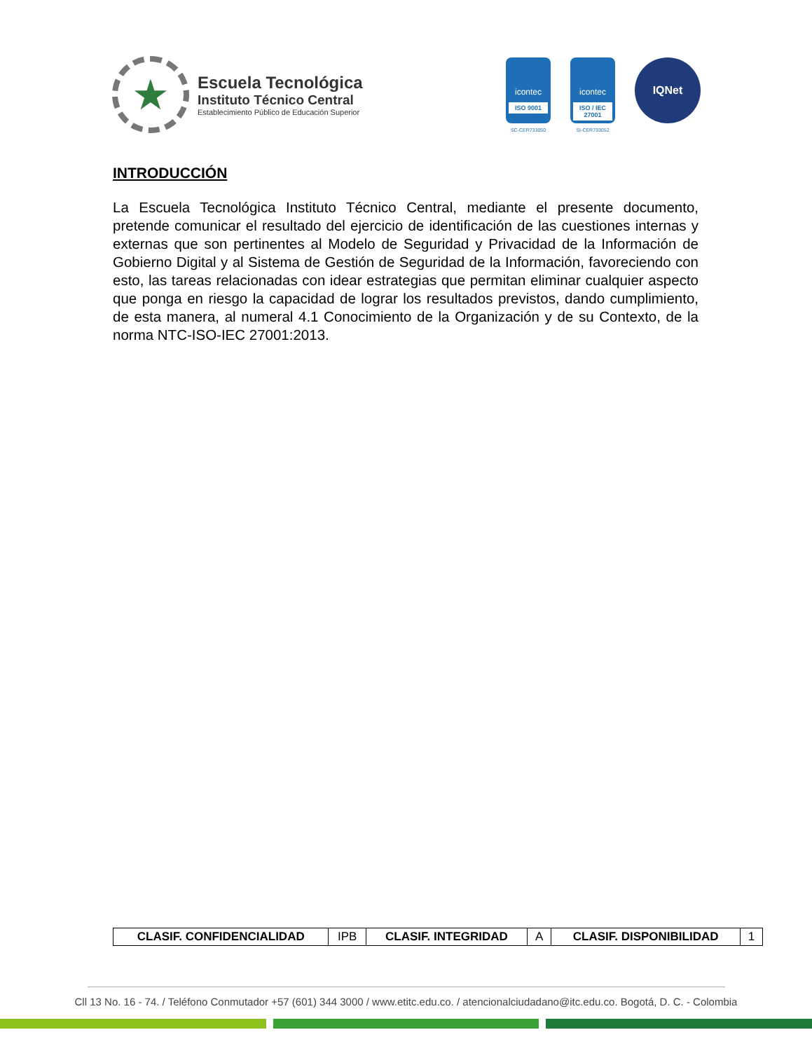★
Escuela Tecnológica
Instituto Técnico Central
Establecimiento Público de Educación Superior
icontec
ISO 9001
SC-CER733050
icontec
ISO / IEC 27001
SI-CER733052
IQNet
INTRODUCCIÓN
La Escuela Tecnológica Instituto Técnico Central, mediante el presente documento, pretende comunicar el resultado del ejercicio de identificación de las cuestiones internas y externas que son pertinentes al Modelo de Seguridad y Privacidad de la Información de Gobierno Digital y al Sistema de Gestión de Seguridad de la Información, favoreciendo con esto, las tareas relacionadas con idear estrategias que permitan eliminar cualquier aspecto que ponga en riesgo la capacidad de lograr los resultados previstos, dando cumplimiento, de esta manera, al numeral 4.1 Conocimiento de la Organización y de su Contexto, de la norma NTC-ISO-IEC 27001:2013.
| CLASIF. CONFIDENCIALIDAD | IPB | CLASIF. INTEGRIDAD | A | CLASIF. DISPONIBILIDAD | 1 |
Cll 13 No. 16 - 74. / Teléfono Conmutador +57 (601) 344 3000 / www.etitc.edu.co. / atencionalciudadano@itc.edu.co. Bogotá, D. C. - Colombia